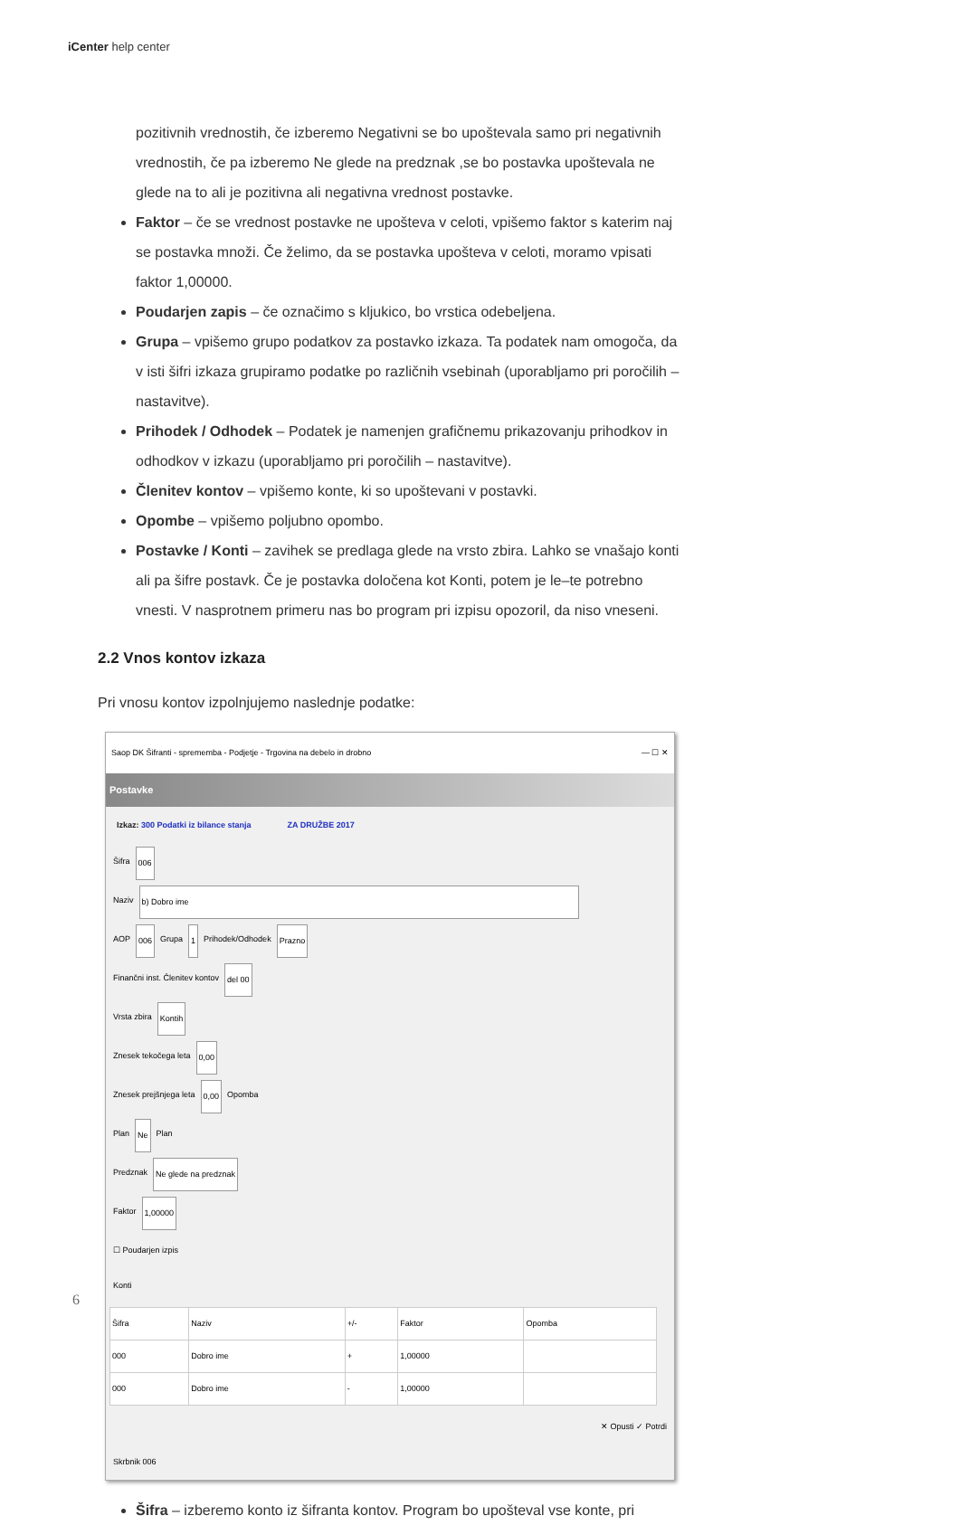iCenter help center
pozitivnih vrednostih, če izberemo Negativni se bo upoštevala samo pri negativnih vrednostih, če pa izberemo Ne glede na predznak ,se bo postavka upoštevala ne glede na to ali je pozitivna ali negativna vrednost postavke.
Faktor – če se vrednost postavke ne upošteva v celoti, vpišemo faktor s katerim naj se postavka množi. Če želimo, da se postavka upošteva v celoti, moramo vpisati faktor 1,00000.
Poudarjen zapis – če označimo s kljukico, bo vrstica odebeljena.
Grupa – vpišemo grupo podatkov za postavko izkaza. Ta podatek nam omogoča, da v isti šifri izkaza grupiramo podatke po različnih vsebinah (uporabljamo pri poročilih – nastavitve).
Prihodek / Odhodek – Podatek je namenjen grafičnemu prikazovanju prihodkov in odhodkov v izkazu (uporabljamo pri poročilih – nastavitve).
Členitev kontov – vpišemo konte, ki so upoštevani v postavki.
Opombe – vpišemo poljubno opombo.
Postavke / Konti – zavihek se predlaga glede na vrsto zbira. Lahko se vnašajo konti ali pa šifre postavk. Če je postavka določena kot Konti, potem je le–te potrebno vnesti. V nasprotnem primeru nas bo program pri izpisu opozoril, da niso vneseni.
2.2 Vnos kontov izkaza
Pri vnosu kontov izpolnjujemo naslednje podatke:
Saop DK Šifranti - sprememba - Podjetje - Trgovina na debelo in drobno — ☐ ✕
Postavke
Izkaz: 300 Podatki iz bilance stanja ZA DRUŽBE 2017
Šifra 006
Naziv b) Dobro ime
AOP 006 Grupa 1 Prihodek/Odhodek Prazno
Finančni inst. Členitev kontov del 00
Vrsta zbira Kontih
Znesek tekočega leta 0,00
Znesek prejšnjega leta 0,00 Opomba
Plan Ne Plan
Predznak Ne glede na predznak
Faktor 1,00000
☐ Poudarjen izpis
Konti
| Šifra | Naziv | +/- | Faktor | Opomba |
| --- | --- | --- | --- | --- |
| 000 | Dobro ime | + | 1,00000 | |
| 000 | Dobro ime | - | 1,00000 | |
✕ Opusti ✓ Potrdi
Skrbnik 006
Šifra – izberemo konto iz šifranta kontov. Program bo upošteval vse konte, pri
6